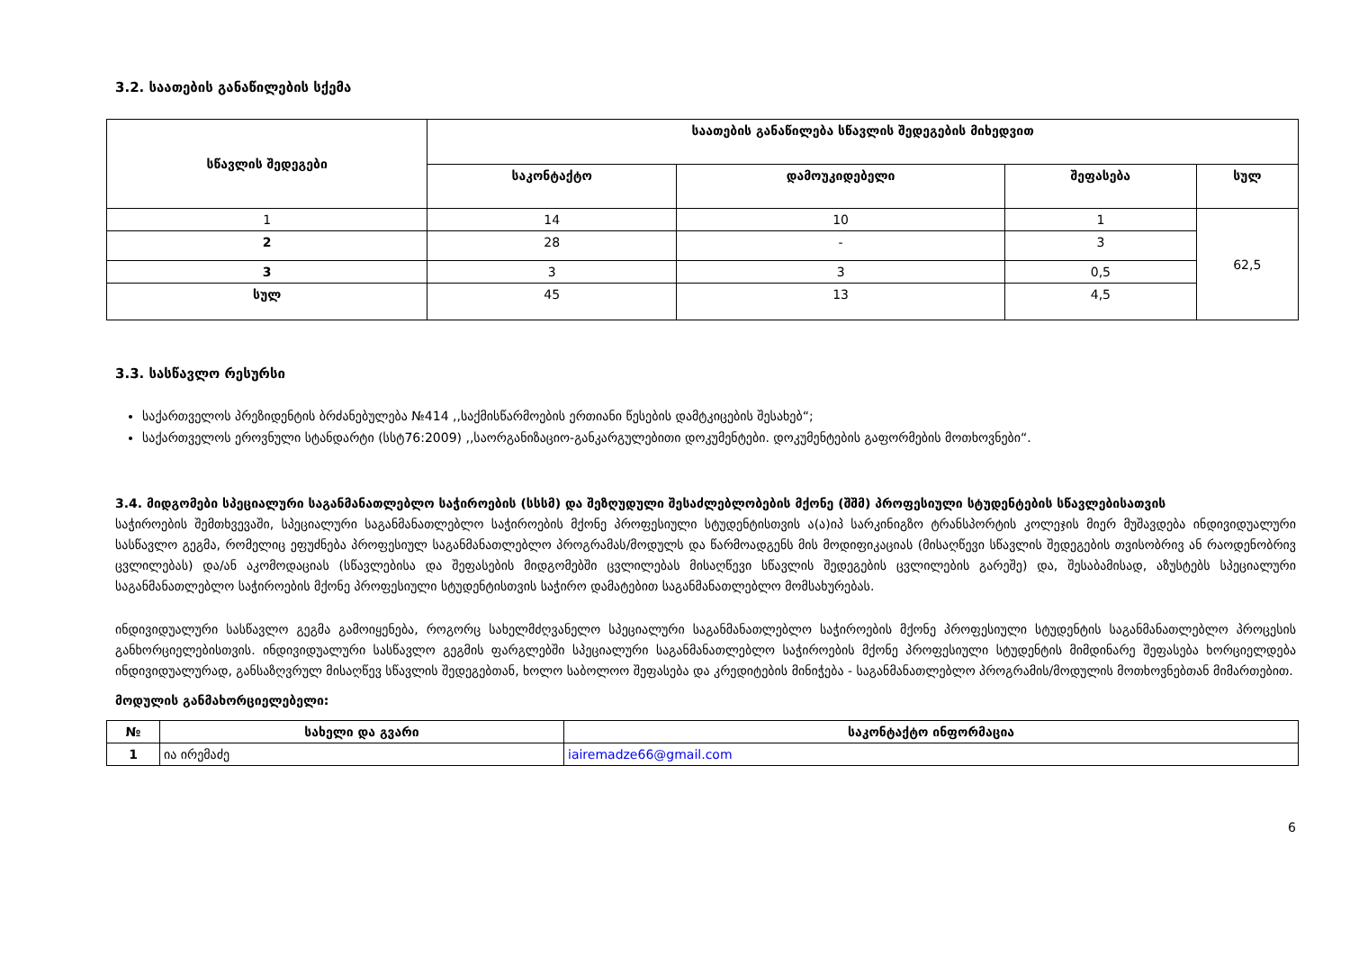3.2. საათების განაწილების სქემა
| სწავლის შედეგები | საათების განაწილება სწავლის შედეგების მიხედვით | | | |
| --- | --- | --- | --- | --- |
| | საკონტაქტო | დამოუკიდებელი | შეფასება | სულ |
| 1 | 14 | 10 | 1 | 62,5 |
| 2 | 28 | - | 3 | |
| 3 | 3 | 3 | 0,5 | |
| სულ | 45 | 13 | 4,5 | |
3.3. სასწავლო რესურსი
საქართველოს პრეზიდენტის ბრძანებულება №414 ,,საქმისწარმოების ერთიანი წესების დამტკიცების შესახებ“;
საქართველოს ეროვნული სტანდარტი (სსტ76:2009) ,,საორგანიზაციო-განკარგულებითი დოკუმენტები. დოკუმენტების გაფორმების მოთხოვნები“.
3.4. მიდგომები სპეციალური საგანმანათლებლო საჭიროების (სსსმ) და შეზღუდული შესაძლებლობების მქონე (შშმ) პროფესიული სტუდენტების სწავლებისათვის
საჭიროების შემთხვევაში, სპეციალური საგანმანათლებლო საჭიროების მქონე პროფესიული სტუდენტისთვის ა(ა)იპ სარკინიგზო ტრანსპორტის კოლეჯის მიერ მუშავდება ინდივიდუალური სასწავლო გეგმა, რომელიც ეფუძნება პროფესიულ საგანმანათლებლო პროგრამას/მოდულს და წარმოადგენს მის მოდიფიკაციას (მისაღწევი სწავლის შედეგების თვისობრივ ან რაოდენობრივ ცვლილებას) და/ან აკომოდაციას (სწავლებისა და შეფასების მიდგომებში ცვლილებას მისაღწევი სწავლის შედეგების ცვლილების გარეშე) და, შესაბამისად, აზუსტებს სპეციალური საგანმანათლებლო საჭიროების მქონე პროფესიული სტუდენტისთვის საჭირო დამატებით საგანმანათლებლო მომსახურებას.
ინდივიდუალური სასწავლო გეგმა გამოიყენება, როგორც სახელმძღვანელო სპეციალური საგანმანათლებლო საჭიროების მქონე პროფესიული სტუდენტის საგანმანათლებლო პროცესის განხორციელებისთვის. ინდივიდუალური სასწავლო გეგმის ფარგლებში სპეციალური საგანმანათლებლო საჭიროების მქონე პროფესიული სტუდენტის მიმდინარე შეფასება ხორციელდება ინდივიდუალურად, განსაზღვრულ მისაღწევ სწავლის შედეგებთან, ხოლო საბოლოო შეფასება და კრედიტების მინიჭება - საგანმანათლებლო პროგრამის/მოდულის მოთხოვნებთან მიმართებით.
მოდულის განმახორციელებელი:
| № | სახელი და გვარი | საკონტაქტო ინფორმაცია |
| --- | --- | --- |
| 1 | ია ირემაძე | iairemadze66@gmail.com |
6